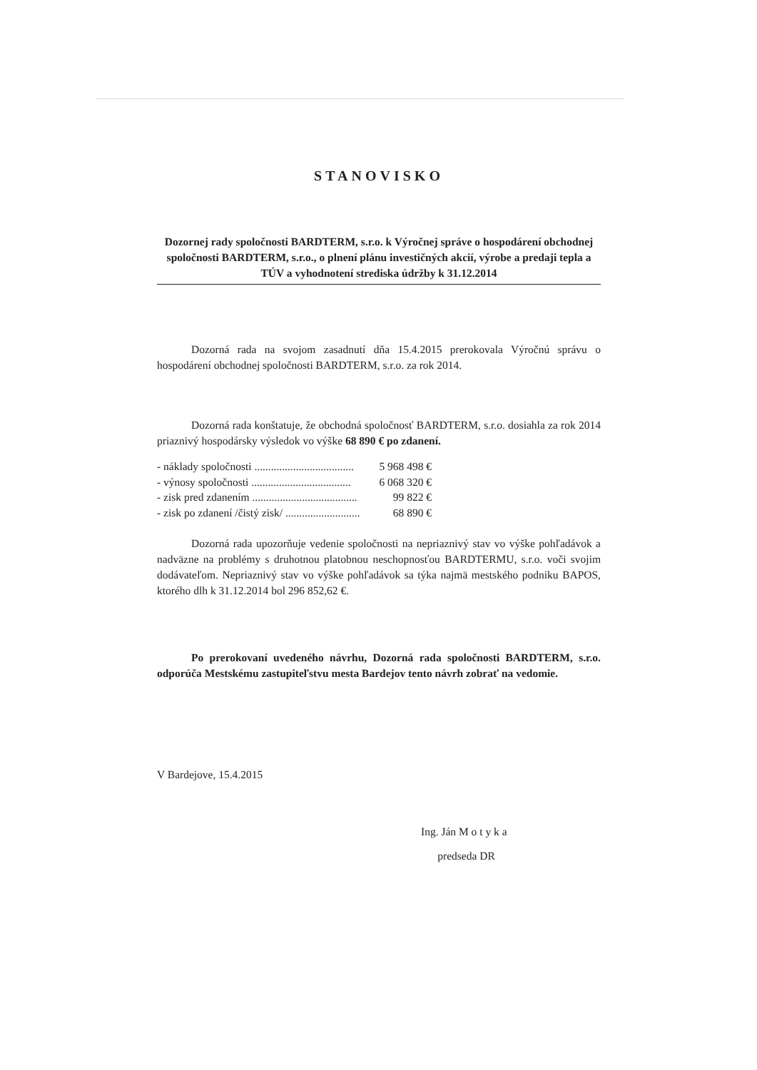STANOVISKO
Dozornej rady spoločnosti BARDTERM, s.r.o. k Výročnej správe o hospodárení obchodnej spoločnosti BARDTERM, s.r.o., o plnení plánu investičných akcií, výrobe a predaji tepla a TÚV a vyhodnotení strediska údržby k 31.12.2014
Dozorná rada na svojom zasadnutí dňa 15.4.2015 prerokovala Výročnú správu o hospodárení obchodnej spoločnosti BARDTERM, s.r.o. za rok 2014.
Dozorná rada konštatuje, že obchodná spoločnosť BARDTERM, s.r.o. dosiahla za rok 2014 priaznivý hospodársky výsledok vo výške 68 890 € po zdanení.
- náklady spoločnosti .................................... 5 968 498 €
- výnosy spoločnosti .................................... 6 068 320 €
- zisk pred zdanením ...................................... 99 822 €
- zisk po zdanení /čistý zisk/ ........................... 68 890 €
Dozorná rada upozorňuje vedenie spoločnosti na nepriaznivý stav vo výške pohľadávok a nadväzne na problémy s druhotnou platobnou neschopnosťou BARDTERMU, s.r.o. voči svojim dodávateľom. Nepriaznivý stav vo výške pohľadávok sa týka najmä mestského podniku BAPOS, ktorého dlh k 31.12.2014 bol 296 852,62 €.
Po prerokovaní uvedeného návrhu, Dozorná rada spoločnosti BARDTERM, s.r.o. odporúča Mestskému zastupiteľstvu mesta Bardejov tento návrh zobrať na vedomie.
V Bardejove, 15.4.2015
Ing. Ján M o t y k a
predseda DR